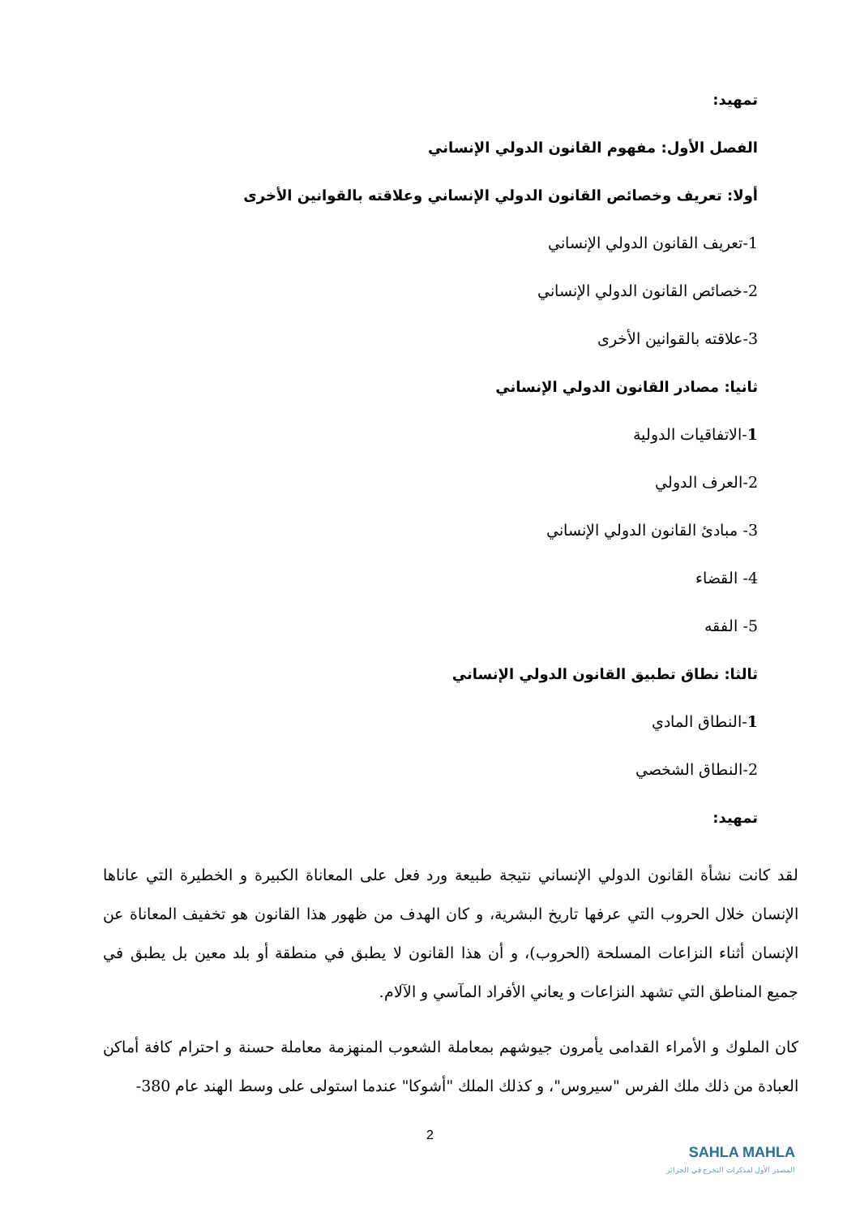تمهيد:
الفصل الأول: مفهوم القانون الدولي الإنساني
أولا: تعريف وخصائص القانون الدولي الإنساني وعلاقته بالقوانين الأخرى
1-تعريف القانون الدولي الإنساني
2-خصائص القانون الدولي الإنساني
3-علاقته بالقوانين الأخرى
ثانيا: مصادر القانون الدولي الإنساني
1-الاتفاقيات الدولية
2-العرف الدولي
3- مبادئ القانون الدولي الإنساني
4- القضاء
5- الفقه
ثالثا: نطاق تطبيق القانون الدولي الإنساني
1-النطاق المادي
2-النطاق الشخصي
تمهيد:
لقد كانت نشأة القانون الدولي الإنساني نتيجة طبيعة ورد فعل على المعاناة الكبيرة و الخطيرة التي عاناها الإنسان خلال الحروب التي عرفها تاريخ البشرية، و كان الهدف من ظهور هذا القانون هو تخفيف المعاناة عن الإنسان أثناء النزاعات المسلحة (الحروب)، و أن هذا القانون لا يطبق في منطقة أو بلد معين بل يطبق في جميع المناطق التي تشهد النزاعات و يعاني الأفراد المآسي و الآلام.
كان الملوك و الأمراء القدامى يأمرون جيوشهم بمعاملة الشعوب المنهزمة معاملة حسنة و احترام كافة أماكن العبادة من ذلك ملك الفرس "سيروس"، و كذلك الملك "أشوكا" عندما استولى على وسط الهند عام 380-
2
SAHLA MAHLA
المصدر الأول لمذكرات التخرج في الجزائر